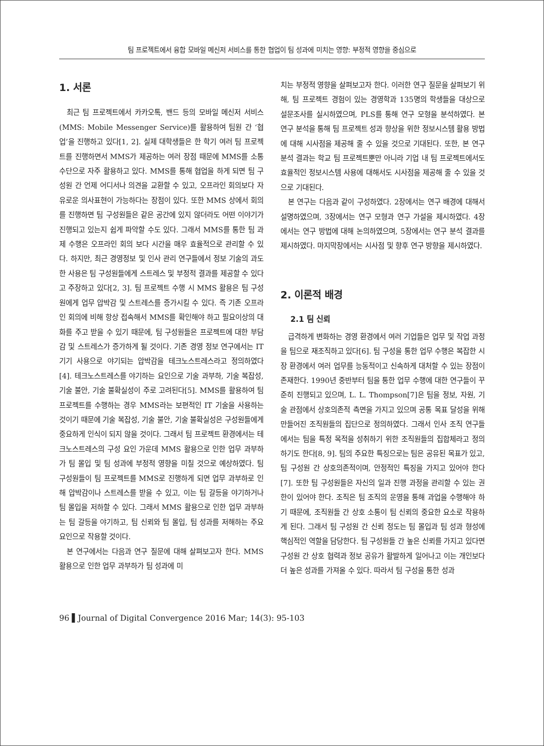팀 프로젝트에서 융합 모바일 메신저 서비스를 통한 협업이 팀 성과에 미치는 영향: 부정적 영향을 중심으로
1. 서론
최근 팀 프로젝트에서 카카오톡, 밴드 등의 모바일 메신저 서비스(MMS: Mobile Messenger Service)를 활용하여 팀원 간 ‘협업’을 진행하고 있다[1, 2]. 실제 대학생들은 한 학기 여러 팀 프로젝트를 진행하면서 MMS가 제공하는 여러 장점 때문에 MMS를 소통 수단으로 자주 활용하고 있다. MMS를 통해 협업을 하게 되면 팀 구성원 간 언제 어디서나 의견을 교환할 수 있고, 오프라인 회의보다 자유로운 의사표현이 가능하다는 장점이 있다. 또한 MMS 상에서 회의를 진행하면 팀 구성원들은 같은 공간에 있지 않더라도 어떤 이야기가 진행되고 있는지 쉽게 파악할 수도 있다. 그래서 MMS를 통한 팀 과제 수행은 오프라인 회의 보다 시간을 매우 효율적으로 관리할 수 있다. 하지만, 최근 경영정보 및 인사 관리 연구들에서 정보 기술의 과도한 사용은 팀 구성원들에게 스트레스 및 부정적 결과를 제공할 수 있다고 주장하고 있다[2, 3]. 팀 프로젝트 수행 시 MMS 활용은 팀 구성원에게 업무 압박감 및 스트레스를 증가시킬 수 있다. 즉 기존 오프라인 회의에 비해 항상 접속해서 MMS를 확인해야 하고 필요이상의 대화를 주고 받을 수 있기 때문에, 팀 구성원들은 프로젝트에 대한 부담감 및 스트레스가 증가하게 될 것이다. 기존 경영 정보 연구에서는 IT 기기 사용으로 야기되는 압박감을 테크노스트레스라고 정의하였다[4]. 테크노스트레스를 야기하는 요인으로 기술 과부하, 기술 복잡성, 기술 불안, 기술 불확실성이 주로 고려된다[5]. MMS를 활용하여 팀 프로젝트를 수행하는 경우 MMS라는 보편적인 IT 기술을 사용하는 것이기 때문에 기술 복잡성, 기술 불안, 기술 불확실성은 구성원들에게 중요하게 인식이 되지 않을 것이다. 그래서 팀 프로젝트 환경에서는 테크노스트레스의 구성 요인 가운데 MMS 활용으로 인한 업무 과부하가 팀 몰입 및 팀 성과에 부정적 영향을 미칠 것으로 예상하였다. 팀 구성원들이 팀 프로젝트를 MMS로 진행하게 되면 업무 과부하로 인해 압박감이나 스트레스를 받을 수 있고, 이는 팀 갈등을 야기하거나 팀 몰입을 저하할 수 있다. 그래서 MMS 활용으로 인한 업무 과부하는 팀 갈등을 야기하고, 팀 신뢰와 팀 몰입, 팀 성과를 저해하는 주요 요인으로 작용할 것이다.
본 연구에서는 다음과 연구 질문에 대해 살펴보고자 한다. MMS 활용으로 인한 업무 과부하가 팀 성과에 미
치는 부정적 영향을 살펴보고자 한다. 이러한 연구 질문을 살펴보기 위해, 팀 프로젝트 경험이 있는 경영학과 135명의 학생들을 대상으로 설문조사를 실시하였으며, PLS를 통해 연구 모형을 분석하였다. 본 연구 분석을 통해 팀 프로젝트 성과 향상을 위한 정보시스템 활용 방법에 대해 시사점을 제공해 줄 수 있을 것으로 기대된다. 또한, 본 연구 분석 결과는 학교 팀 프로젝트뿐만 아니라 기업 내 팀 프로젝트에서도 효율적인 정보시스템 사용에 대해서도 시사점을 제공해 줄 수 있을 것으로 기대된다.
본 연구는 다음과 같이 구성하였다. 2장에서는 연구 배경에 대해서 설명하였으며, 3장에서는 연구 모형과 연구 가설을 제시하였다. 4장에서는 연구 방법에 대해 논의하였으며, 5장에서는 연구 분석 결과를 제시하였다. 마지막장에서는 시사점 및 향후 연구 방향을 제시하였다.
2. 이론적 배경
2.1 팀 신뢰
급격하게 변화하는 경영 환경에서 여러 기업들은 업무 및 작업 과정을 팀으로 재조직하고 있다[6]. 팀 구성을 통한 업무 수행은 복잡한 시장 환경에서 여러 업무를 능동적이고 신속하게 대처할 수 있는 장점이 존재한다. 1990년 중반부터 팀을 통한 업무 수행에 대한 연구들이 꾸준히 진행되고 있으며, L. L. Thompson[7]은 팀을 정보, 자원, 기술 관점에서 상호의존적 측면을 가지고 있으며 공통 목표 달성을 위해 만들어진 조직원들의 집단으로 정의하였다. 그래서 인사 조직 연구들에서는 팀을 특정 목적을 성취하기 위한 조직원들의 집합체라고 정의하기도 한다[8, 9]. 팀의 주요한 특징으로는 팀은 공유된 목표가 있고, 팀 구성원 간 상호의존적이며, 안정적인 특징을 가지고 있어야 한다[7]. 또한 팀 구성원들은 자신의 일과 진행 과정을 관리할 수 있는 권한이 있어야 한다. 조직은 팀 조직의 운영을 통해 과업을 수행해야 하기 때문에, 조직원들 간 상호 소통이 팀 신뢰의 중요한 요소로 작용하게 된다. 그래서 팀 구성원 간 신뢰 정도는 팀 몰입과 팀 성과 형성에 핵심적인 역할을 담당한다. 팀 구성원들 간 높은 신뢰를 가지고 있다면 구성원 간 상호 협력과 정보 공유가 활발하게 일어나고 이는 개인보다 더 높은 성과를 가져올 수 있다. 따라서 팀 구성을 통한 성과
96 ▌Journal of Digital Convergence 2016 Mar; 14(3): 95-103